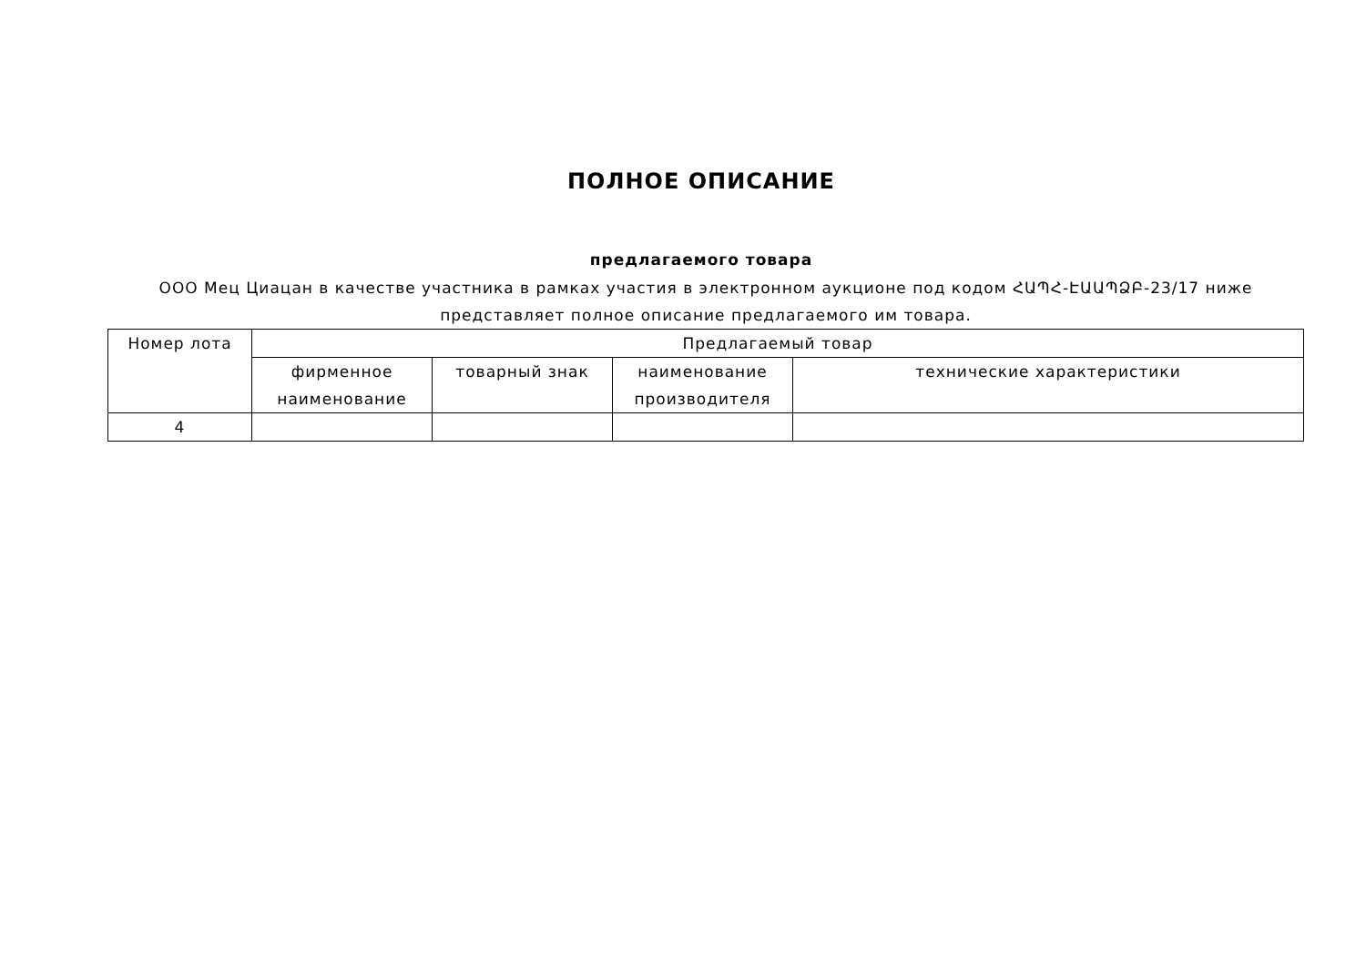ПОЛНОЕ ОПИСАНИЕ
предлагаемого товара
ООО Мец Циацан в качестве участника в рамках участия в электронном аукционе под кодом ՀԱՊՀ-ԷԱԱՊՁԲ-23/17 ниже представляет полное описание предлагаемого им товара.
| Номер лота | Предлагаемый товар | | | |
| --- | --- | --- | --- | --- |
| | фирменное наименование | товарный знак | наименование производителя | технические характеристики |
| 4 | | | | |